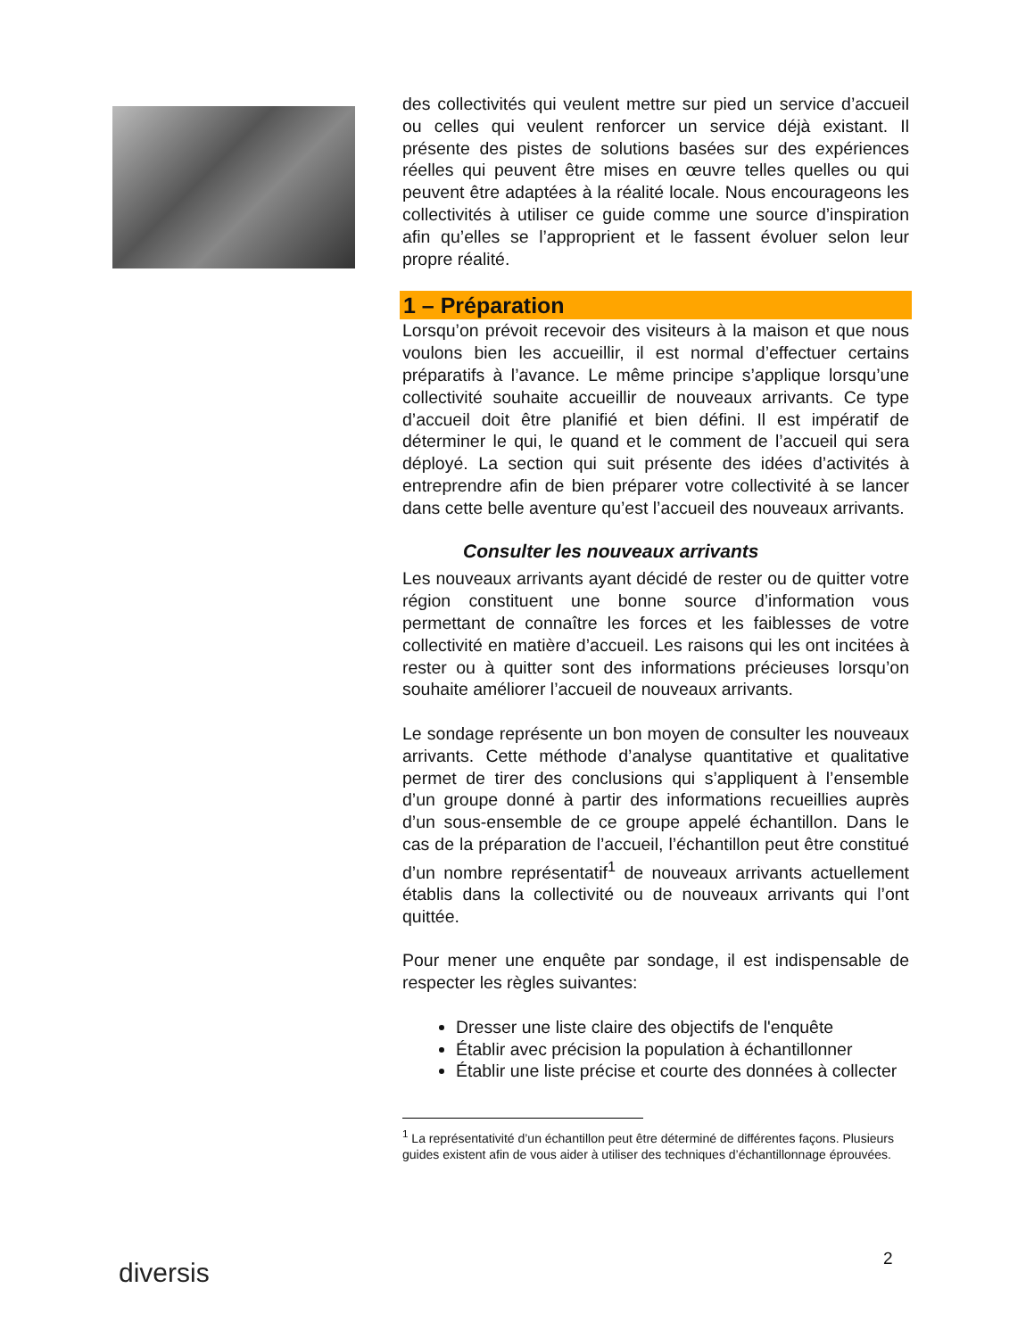des collectivités qui veulent mettre sur pied un service d’accueil ou celles qui veulent renforcer un service déjà existant. Il présente des pistes de solutions basées sur des expériences réelles qui peuvent être mises en œuvre telles quelles ou qui peuvent être adaptées à la réalité locale. Nous encourageons les collectivités à utiliser ce guide comme une source d’inspiration afin qu’elles se l’approprient et le fassent évoluer selon leur propre réalité.
1 – Préparation
Lorsqu’on prévoit recevoir des visiteurs à la maison et que nous voulons bien les accueillir, il est normal d’effectuer certains préparatifs à l’avance. Le même principe s’applique lorsqu’une collectivité souhaite accueillir de nouveaux arrivants. Ce type d’accueil doit être planifié et bien défini. Il est impératif de déterminer le qui, le quand et le comment de l’accueil qui sera déployé. La section qui suit présente des idées d’activités à entreprendre afin de bien préparer votre collectivité à se lancer dans cette belle aventure qu’est l’accueil des nouveaux arrivants.
Consulter les nouveaux arrivants
Les nouveaux arrivants ayant décidé de rester ou de quitter votre région constituent une bonne source d’information vous permettant de connaître les forces et les faiblesses de votre collectivité en matière d’accueil. Les raisons qui les ont incitées à rester ou à quitter sont des informations précieuses lorsqu’on souhaite améliorer l’accueil de nouveaux arrivants.
Le sondage représente un bon moyen de consulter les nouveaux arrivants. Cette méthode d’analyse quantitative et qualitative permet de tirer des conclusions qui s’appliquent à l’ensemble d’un groupe donné à partir des informations recueillies auprès d’un sous-ensemble de ce groupe appelé échantillon. Dans le cas de la préparation de l’accueil, l’échantillon peut être constitué d’un nombre représentatif<sup>1</sup> de nouveaux arrivants actuellement établis dans la collectivité ou de nouveaux arrivants qui l’ont quittée.
Pour mener une enquête par sondage, il est indispensable de respecter les règles suivantes:
Dresser une liste claire des objectifs de l'enquête
Établir avec précision la population à échantillonner
Établir une liste précise et courte des données à collecter
<sup>1</sup> La représentativité d’un échantillon peut être déterminé de différentes façons. Plusieurs guides existent afin de vous aider à utiliser des techniques d’échantillonnage éprouvées.
2
diversis